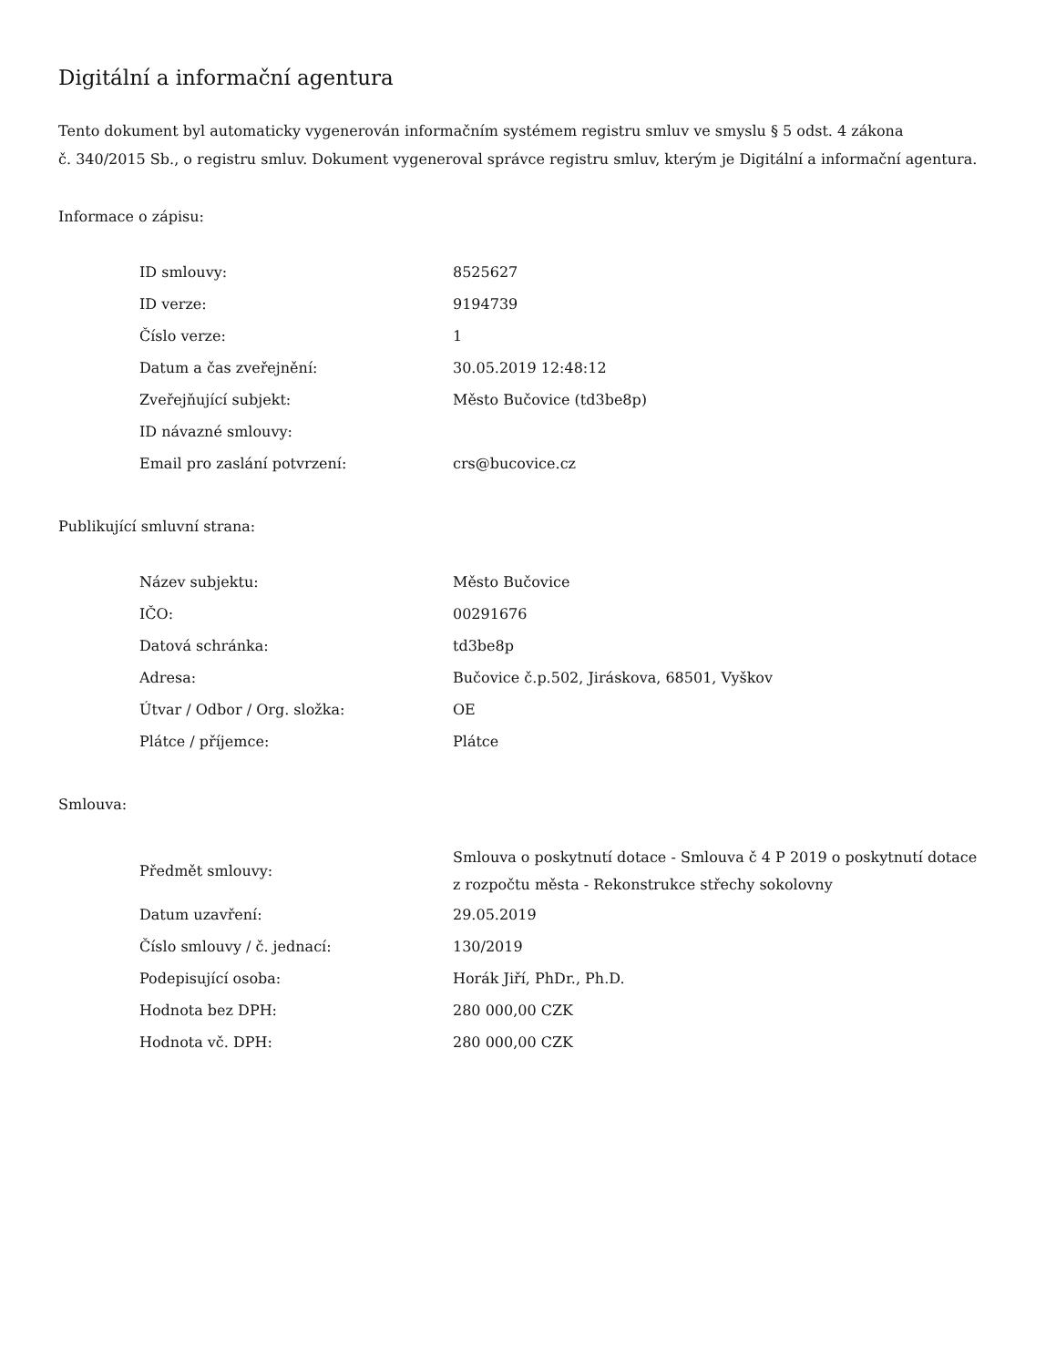Digitální a informační agentura
Tento dokument byl automaticky vygenerován informačním systémem registru smluv ve smyslu § 5 odst. 4 zákona
č. 340/2015 Sb., o registru smluv. Dokument vygeneroval správce registru smluv, kterým je Digitální a informační agentura.
Informace o zápisu:
| ID smlouvy: | 8525627 |
| ID verze: | 9194739 |
| Číslo verze: | 1 |
| Datum a čas zveřejnění: | 30.05.2019 12:48:12 |
| Zveřejňující subjekt: | Město Bučovice (td3be8p) |
| ID návazné smlouvy: | |
| Email pro zaslání potvrzení: | crs@bucovice.cz |
Publikující smluvní strana:
| Název subjektu: | Město Bučovice |
| IČO: | 00291676 |
| Datová schránka: | td3be8p |
| Adresa: | Bučovice č.p.502, Jiráskova, 68501, Vyškov |
| Útvar / Odbor / Org. složka: | OE |
| Plátce / příjemce: | Plátce |
Smlouva:
| Předmět smlouvy: | Smlouva o poskytnutí dotace - Smlouva č 4 P 2019 o poskytnutí dotace z rozpočtu města - Rekonstrukce střechy sokolovny |
| Datum uzavření: | 29.05.2019 |
| Číslo smlouvy / č. jednací: | 130/2019 |
| Podepisující osoba: | Horák Jiří, PhDr., Ph.D. |
| Hodnota bez DPH: | 280 000,00 CZK |
| Hodnota vč. DPH: | 280 000,00 CZK |